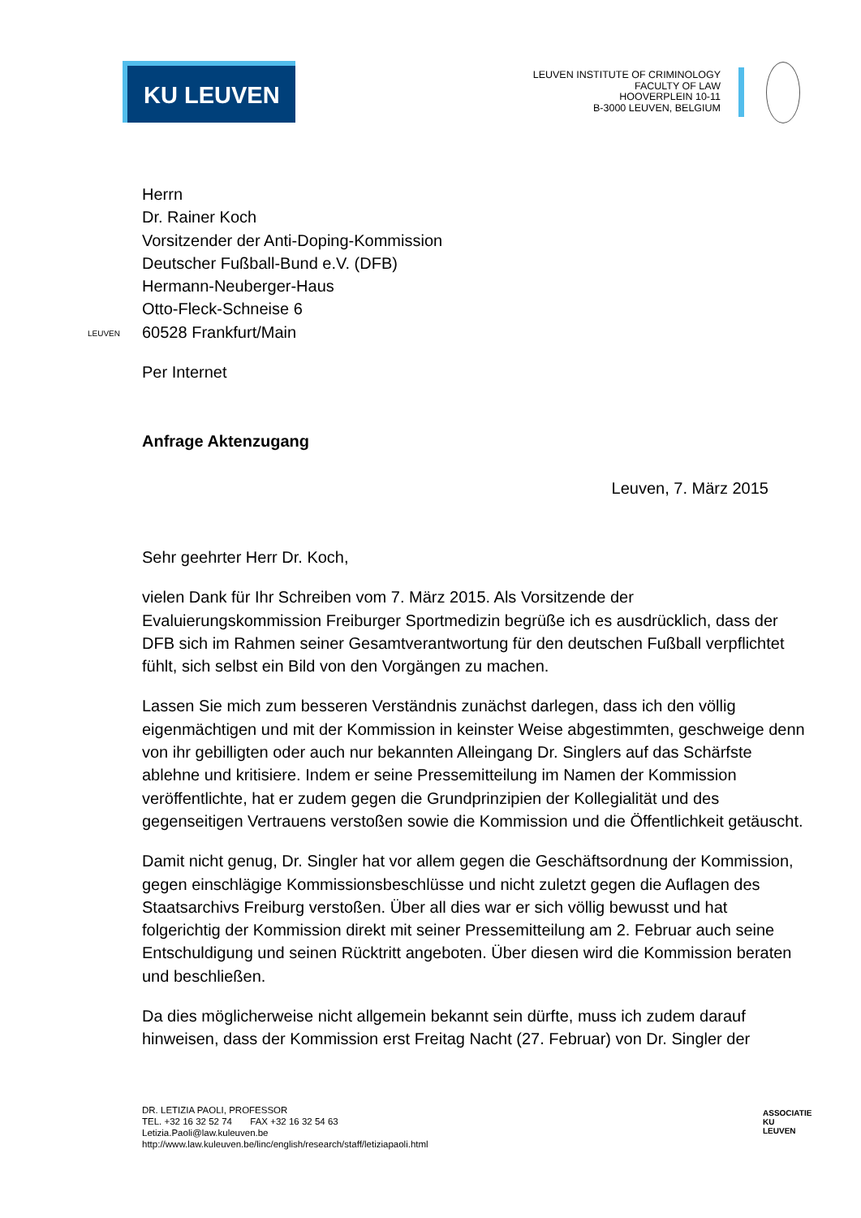KU LEUVEN
LEUVEN INSTITUTE OF CRIMINOLOGY
FACULTY OF LAW
HOOVERPLEIN 10-11
B-3000 LEUVEN, BELGIUM
LEUVEN
Herrn
Dr. Rainer Koch
Vorsitzender der Anti-Doping-Kommission
Deutscher Fußball-Bund e.V. (DFB)
Hermann-Neuberger-Haus
Otto-Fleck-Schneise 6
60528 Frankfurt/Main
Per Internet
Anfrage Aktenzugang
Leuven, 7. März 2015
Sehr geehrter Herr Dr. Koch,
vielen Dank für Ihr Schreiben vom 7. März 2015. Als Vorsitzende der Evaluierungskommission Freiburger Sportmedizin begrüße ich es ausdrücklich, dass der DFB sich im Rahmen seiner Gesamtverantwortung für den deutschen Fußball verpflichtet fühlt, sich selbst ein Bild von den Vorgängen zu machen.
Lassen Sie mich zum besseren Verständnis zunächst darlegen, dass ich den völlig eigenmächtigen und mit der Kommission in keinster Weise abgestimmten, geschweige denn von ihr gebilligten oder auch nur bekannten Alleingang Dr. Singlers auf das Schärfste ablehne und kritisiere. Indem er seine Pressemitteilung im Namen der Kommission veröffentlichte, hat er zudem gegen die Grundprinzipien der Kollegialität und des gegenseitigen Vertrauens verstoßen sowie die Kommission und die Öffentlichkeit getäuscht.
Damit nicht genug, Dr. Singler hat vor allem gegen die Geschäftsordnung der Kommission, gegen einschlägige Kommissionsbeschlüsse und nicht zuletzt gegen die Auflagen des Staatsarchivs Freiburg verstoßen. Über all dies war er sich völlig bewusst und hat folgerichtig der Kommission direkt mit seiner Pressemitteilung am 2. Februar auch seine Entschuldigung und seinen Rücktritt angeboten. Über diesen wird die Kommission beraten und beschließen.
Da dies möglicherweise nicht allgemein bekannt sein dürfte, muss ich zudem darauf hinweisen, dass der Kommission erst Freitag Nacht (27. Februar) von Dr. Singler der
DR. LETIZIA PAOLI, PROFESSOR
TEL. +32 16 32 52 74 FAX +32 16 32 54 63
Letizia.Paoli@law.kuleuven.be
http://www.law.kuleuven.be/linc/english/research/staff/letiziapaoli.html
ASSOCIATIE KU LEUVEN